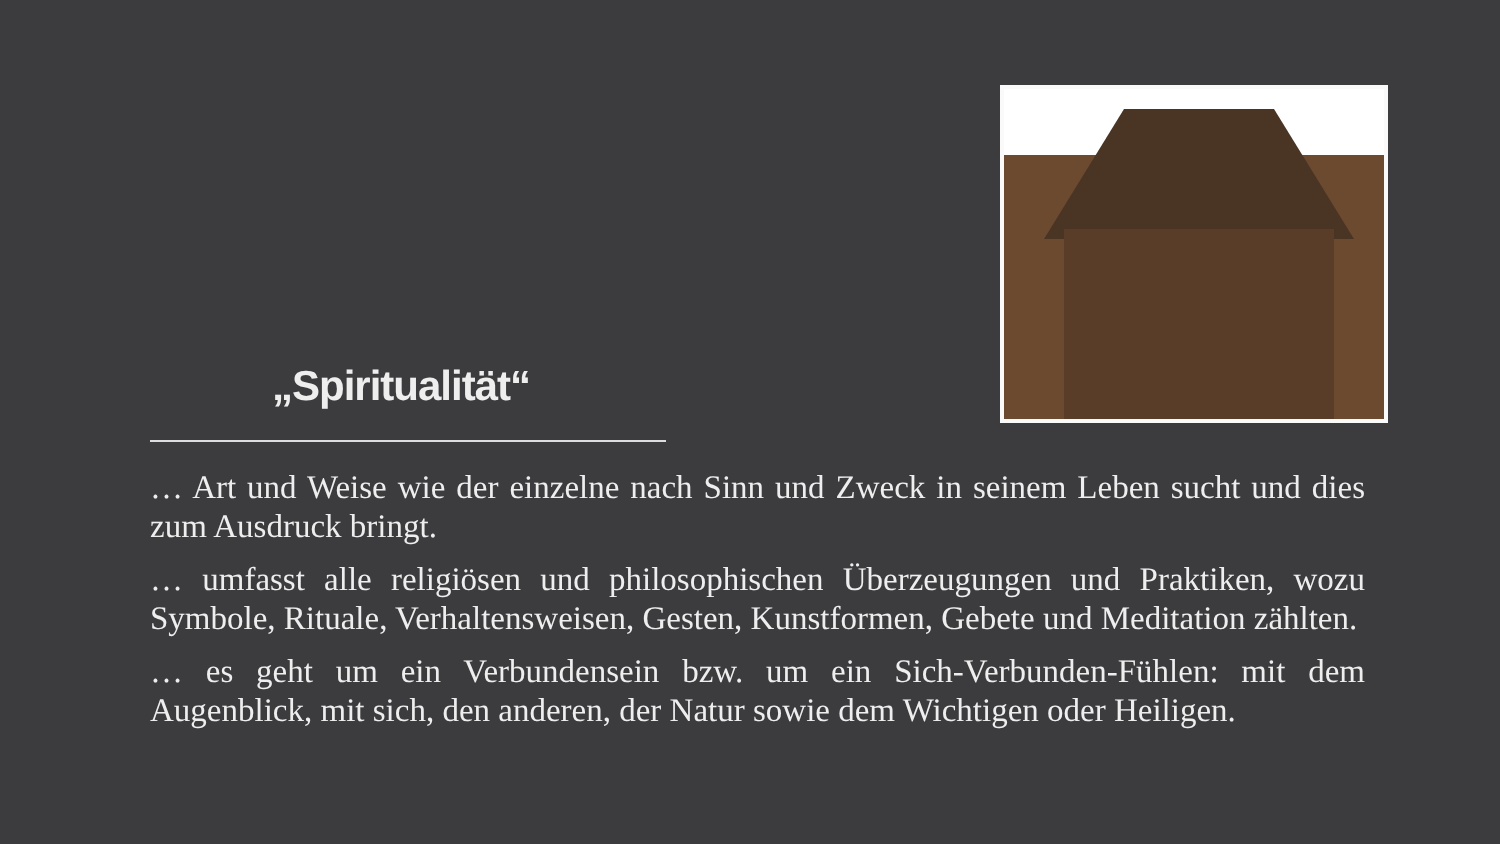„Spiritualität“
… Art und Weise wie der einzelne nach Sinn und Zweck in seinem Leben sucht und dies zum Ausdruck bringt.
… umfasst alle religiösen und philosophischen Überzeugungen und Praktiken, wozu Symbole, Rituale, Verhaltensweisen, Gesten, Kunstformen, Gebete und Meditation zählten.
… es geht um ein Verbundensein bzw. um ein Sich-Verbunden-Fühlen: mit dem Augenblick, mit sich, den anderen, der Natur sowie dem Wichtigen oder Heiligen.